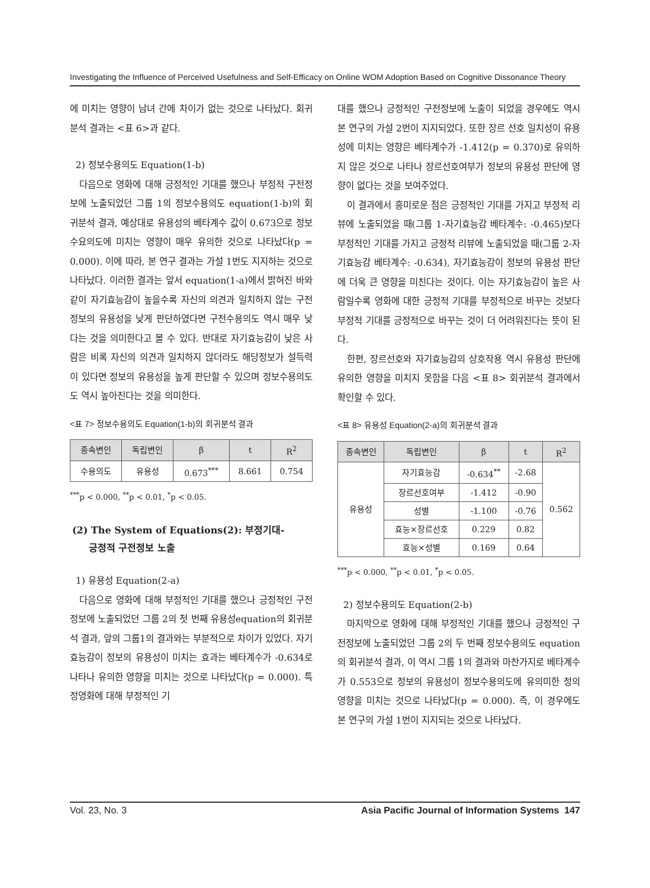Investigating the Influence of Perceived Usefulness and Self-Efficacy on Online WOM Adoption Based on Cognitive Dissonance Theory
에 미치는 영향이 남녀 간에 차이가 없는 것으로 나타났다. 회귀분석 결과는 <표 6>과 같다.
2) 정보수용의도 Equation(1-b)
다음으로 영화에 대해 긍정적인 기대를 했으나 부정적 구전정보에 노출되었던 그룹 1의 정보수용의도 equation(1-b)의 회귀분석 결과, 예상대로 유용성의 베타계수 값이 0.673으로 정보수요의도에 미치는 영향이 매우 유의한 것으로 나타났다(p = 0.000). 이에 따라, 본 연구 결과는 가설 1번도 지지하는 것으로 나타났다. 이러한 결과는 앞서 equation(1-a)에서 밝혀진 바와 같이 자기효능감이 높을수록 자신의 의견과 일치하지 않는 구전정보의 유용성을 낮게 판단하였다면 구전수용의도 역시 매우 낮다는 것을 의미한다고 볼 수 있다. 반대로 자기효능감이 낮은 사람은 비록 자신의 의견과 일치하지 않더라도 해당정보가 설득력이 있다면 정보의 유용성을 높게 판단할 수 있으며 정보수용의도도 역시 높아진다는 것을 의미한다.
<표 7> 정보수용의도 Equation(1-b)의 회귀분석 결과
| 종속변인 | 독립변인 | β | t | R<sup>2</sup> |
| --- | --- | --- | --- | --- |
| 수용의도 | 유용성 | 0.673<sup>***</sup> | 8.661 | 0.754 |
<sup>***</sup> p < 0.000, <sup>**</sup>p < 0.01, <sup>*</sup>p < 0.05.
(2) The System of Equations(2): 부정기대-
긍정적 구전정보 노출
1) 유용성 Equation(2-a)
다음으로 영화에 대해 부정적인 기대를 했으나 긍정적인 구전정보에 노출되었던 그룹 2의 첫 번째 유용성equation의 회귀분석 결과, 앞의 그룹1의 결과와는 부분적으로 차이가 있었다. 자기효능감이 정보의 유용성이 미치는 효과는 베타계수가 -0.634로 나타나 유의한 영향을 미치는 것으로 나타났다(p = 0.000). 특정영화에 대해 부정적인 기
대를 했으나 긍정적인 구전정보에 노출이 되었을 경우에도 역시 본 연구의 가설 2번이 지지되었다. 또한 장르 선호 일치성이 유용성에 미치는 영향은 베타계수가 -1.412(p = 0.370)로 유의하지 않은 것으로 나타나 장르선호여부가 정보의 유용성 판단에 영향이 없다는 것을 보여주었다.
이 결과에서 흥미로운 점은 긍정적인 기대를 가지고 부정적 리뷰에 노출되었을 때(그룹 1-자기효능감 베타계수: -0.465)보다 부정적인 기대를 가지고 긍정적 리뷰에 노출되었을 때(그룹 2-자기효능감 베타계수: -0.634), 자기효능감이 정보의 유용성 판단에 더욱 큰 영향을 미친다는 것이다. 이는 자기효능감이 높은 사람일수록 영화에 대한 긍정적 기대를 부정적으로 바꾸는 것보다 부정적 기대를 긍정적으로 바꾸는 것이 더 어려워진다는 뜻이 된다.
한편, 장르선호와 자기효능감의 상호작용 역시 유용성 판단에 유의한 영향을 미치지 못함을 다음 <표 8> 회귀분석 결과에서 확인할 수 있다.
<표 8> 유용성 Equation(2-a)의 회귀분석 결과
| 종속변인 | 독립변인 | β | t | R<sup>2</sup> |
| --- | --- | --- | --- | --- |
| 유용성 | 자기효능감 | -0.634<sup>**</sup> | -2.68 | 0.562 |
| | 장르선호여부 | -1.412 | -0.90 | |
| | 성별 | -1.100 | -0.76 | |
| | 효능×장르선호 | 0.229 | 0.82 | |
| | 효능×성별 | 0.169 | 0.64 | |
<sup>***</sup> p < 0.000, <sup>**</sup>p < 0.01, <sup>*</sup>p < 0.05.
2) 정보수용의도 Equation(2-b)
마지막으로 영화에 대해 부정적인 기대를 했으나 긍정적인 구전정보에 노출되었던 그룹 2의 두 번째 정보수용의도 equation의 회귀분석 결과, 이 역시 그룹 1의 결과와 마찬가지로 베타계수가 0.553으로 정보의 유용성이 정보수용의도에 유의미한 정의 영향을 미치는 것으로 나타났다(p = 0.000). 즉, 이 경우에도 본 연구의 가설 1번이 지지되는 것으로 나타났다.
Vol. 23, No. 3 Asia Pacific Journal of Information Systems 147